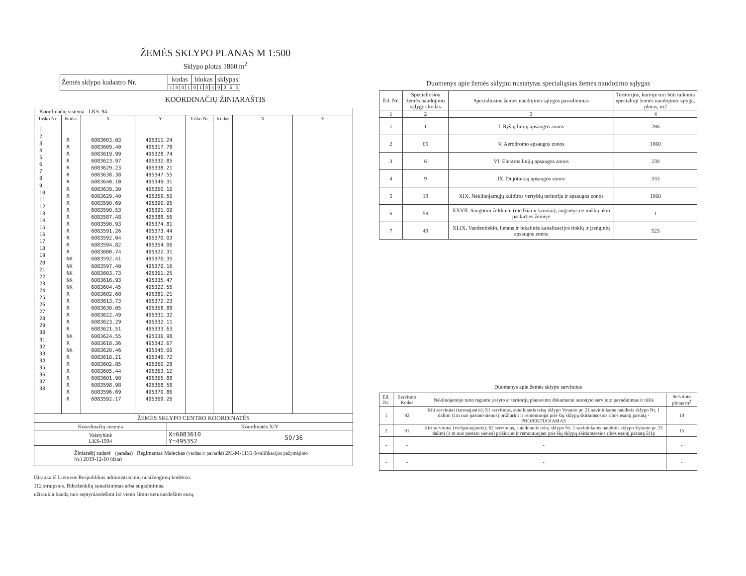ŽEMĖS SKLYPO PLANAS M 1:500
Sklypo plotas 1860 m<sup>2</sup>
| Žemės sklypo kadastro Nr. | kodas | | | | blokas | | | | sklypas | | | |
| | 1 | 9 | 0 | 1 | 0 | 1 | 8 | 4 | 0 | 0 | 6 | 5 |
KOORDINAČIŲ ŽINIARAŠTIS
| Koordinačių sistema LKS–94 | | | | | | | |
| Taško Nr. | Kodas | X | Y | Taško Nr. | Kodas | X | Y |
| 1 2 3 4 5 6 7 8 9 10 11 12 13 14 15 16 17 18 19 20 21 22 23 24 25 26 27 28 29 30 31 32 33 34 35 36 37 38 | R R R R R R R R R R R R R R R R R NK NK NK NK NK R R R R R R NK R NK R R R R R R R | 6083603.03 6083609.40 6083619.99 6083623.97 6083629.23 6083638.38 6083640.10 6083639.30 6083629.40 6083590.69 6083590.53 6083587.48 6083590.93 6083591.26 6083592.04 6083594.82 6083600.74 6083592.41 6083597.40 6083603.73 6083616.93 6083604.45 6083602.68 6083613.73 6083630.05 6083622.49 6083623.29 6083621.51 6083624.55 6083618.36 6083620.46 6083618.21 6083602.85 6083605.44 6083601.98 6083598.98 6083596.69 6083592.17 | 495311.24 495317.78 495328.74 495332.85 495338.21 495347.55 495349.31 495350.10 495359.50 495390.95 495391.09 495388.56 495374.81 495373.44 495370.03 495354.06 495322.31 495370.35 495370.16 495361.25 495335.47 495322.55 495381.21 495372.23 495358.88 495331.32 495332.11 495333.63 495336.98 495342.67 495345.00 495346.72 495360.28 495363.12 495365.88 495368.58 495370.86 495369.26 | | | | |
| ŽEMĖS SKLYPO CENTRO KOORDINATĖS | | |
| Koordinačių sistema | Koordinatės X/Y | |
| Valstybinė LKS-1994 | X=6083610 Y=495352 | 59/36 |
| Žiniaraštį sudarė (parašas) Regimantas Maleckas (vardas ir pavardė) 2M-M-1116 (kvalifikacijos pažymėjimo Nr.) 2019-12-10 (data) | | |
Ištrauka iš Lietuvos Respublikos administracinių nusižengimų kodekso:
112 straipsnis. Riboženklių sunaikinimas arba sugadinimas.
užtraukia baudą nuo septyniasdešimt iki vieno šimto keturiasdešimt eurų.
Duomenys apie žemės sklypui nustatytas specialiąsias žemės naudojimo sąlygas
| Eil. Nr. | Specialiosios žemės naudojimo sąlygos kodas | Specialiosios žemės naudojimo sąlygos pavadinimas | Teritorijos, kurioje turi būti taikoma specialioji žemės naudojimo sąlyga, plotas, m2 |
| --- | --- | --- | --- |
| 1 | 2 | 3 | 4 |
| 1 | 1 | I. Ryšių linijų apsaugos zonos | 286 |
| 2 | 65 | V. Aerodromo apsaugos zonos | 1860 |
| 3 | 6 | VI. Elektros linijų apsaugos zonos | 230 |
| 4 | 9 | IX. Dujotiekių apsaugos zonos | 333 |
| 5 | 19 | XIX. Nekilnojamųjų kultūros vertybių teritorija ir apsaugos zonos | 1860 |
| 6 | 58 | XXVII. Saugotini želdiniai (medžiai ir krūmai), augantys ne miškų ūkio paskirties žemėje | 1 |
| 7 | 49 | XLIX. Vandentiekio, lietaus ir fekalinės kanalizacijos tinklų ir įrenginių apsaugos zonos | 523 |
Duomenys apie žemės sklypo servitutus
| Eil. Nr. | Servituto Kodas | Nekilnojamojo turto registre įrašyto ar teritorijų planavimo dokumente nustatyto servituto pavadinimas ir rūšis | Servituto plotas m<sup>2</sup> |
| --- | --- | --- | --- |
| 1 | 92 | Kiti servitutai (tarnaujantis); S1 servitutas, suteikiantis teisę sklypo Vytauto pr. 21 savininkams naudotis sklypo Nr. 1 dalimi (1m nuo pastato sienos) prižiūrint ir remontuojat prie šių sklypų skiriamsosios ribos esantį pastatą -PROJEKTUOJAMAS | 10 |
| 2 | 91 | Kiti servitutai (viešpataujantis); S2 servitutas, suteikiantis teisę sklypo Nr. 1 savininkams naudotis sklypo Vytauto pr. 21 dalimi (1 m nuo pastato sienos) prižiūrint ir remontuojant prie šių sklypų skiriamsosios ribos esantį pastatą 5I1p | 15 |
| - | - | - | - |
| - | - | - | - |